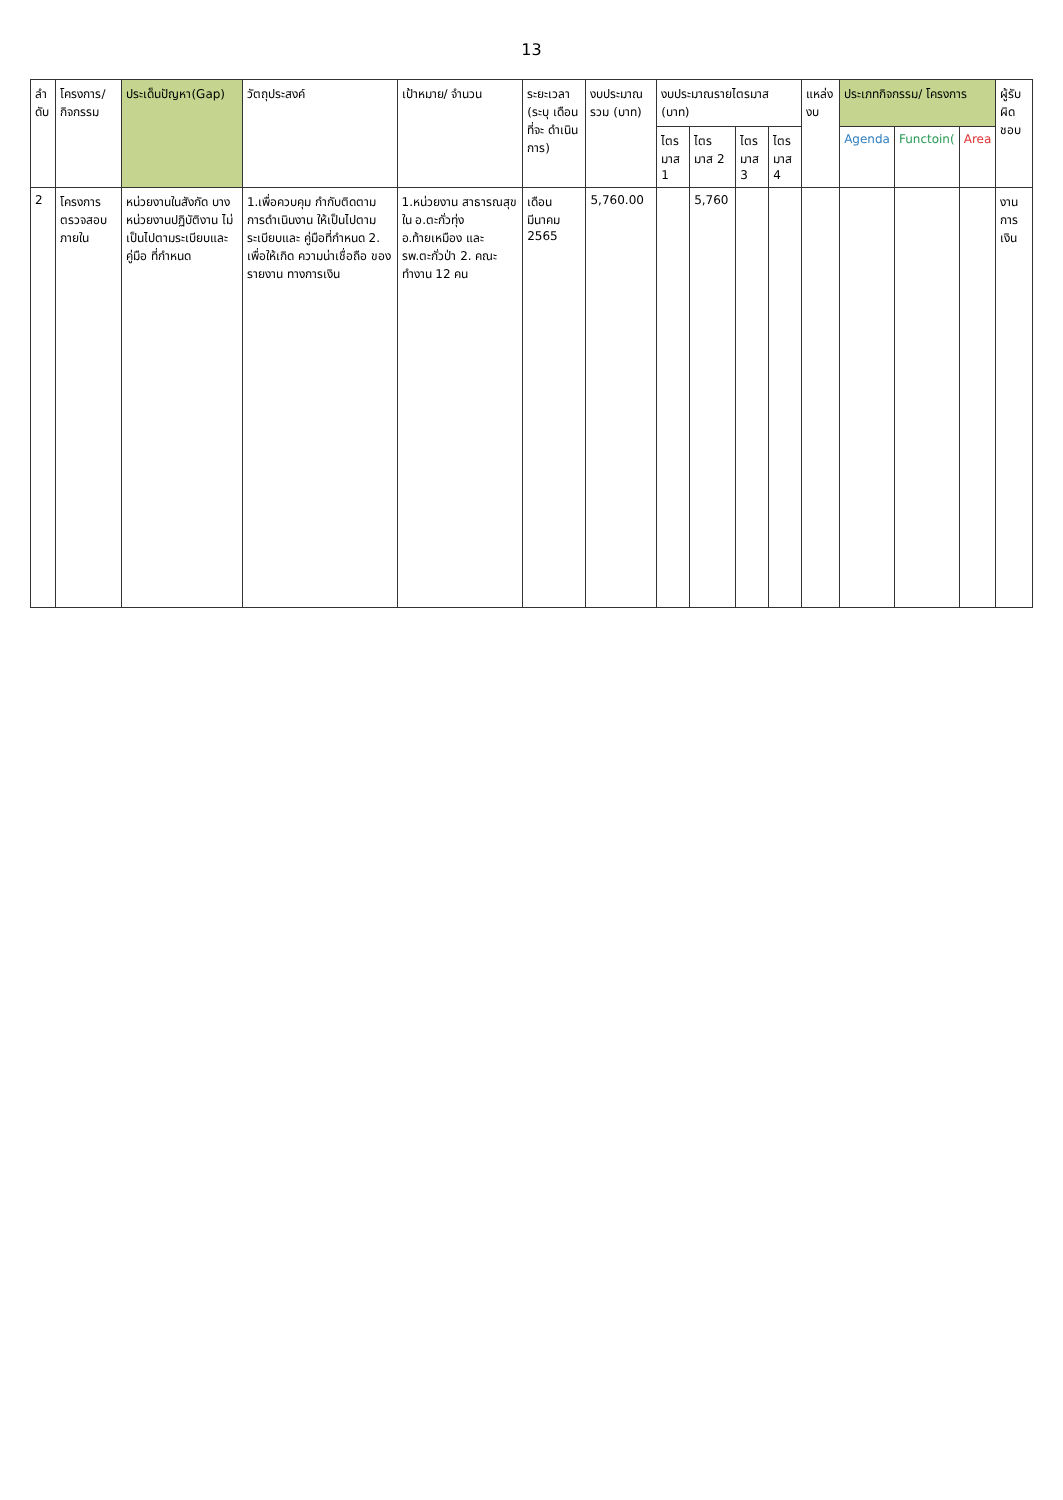13
| ลำ ดับ | โครงการ/ กิจกรรม | ประเด็นปัญหา(Gap) | วัตถุประสงค์ | เป้าหมาย/ จำนวน | ระยะเวลา (ระบุ เดือน ที่จะ ดำเนินการ) | งบประมาณ รวม (บาท) | งบประมาณรายไตรมาส (บาท) | | | | แหล่งงบ | ประเภทกิจกรรม/ โครงการ | | | ผู้รับ ผิด ชอบ |
| --- | --- | --- | --- | --- | --- | --- | --- | --- | --- | --- | --- | --- | --- | --- | --- |
| | | | | | | | ไตร มาส 1 | ไตร มาส 2 | ไตร มาส 3 | ไตร มาส 4 | | Agenda | Functoin( | Area | |
| 2 | โครงการ ตรวจสอบ ภายใน | หน่วยงานในสังกัด บางหน่วยงานปฏิบัติงาน ไม่เป็นไปตามระเบียบและ คู่มือ ที่กำหนด | 1.เพื่อควบคุม กำกับติดตาม การดำเนินงาน ให้เป็นไปตาม ระเบียบและ คู่มือที่กำหนด 2. เพื่อให้เกิด ความน่าเชื่อถือ ของรายงาน ทางการเงิน | 1.หน่วยงาน สาธารณสุขใน อ.ตะกั่วทุ่ง อ.ท้ายเหมือง และ รพ.ตะกั่วป่า 2. คณะทำงาน 12 คน | เดือน มีนาคม 2565 | 5,760.00 | | 5,760 | | | | | | | งาน การ เงิน |